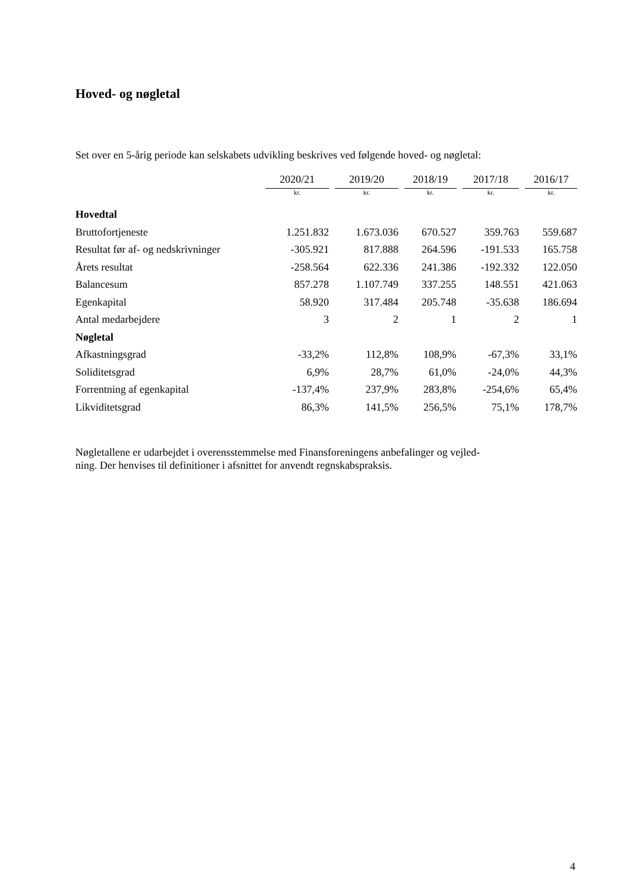Hoved- og nøgletal
Set over en 5-årig periode kan selskabets udvikling beskrives ved følgende hoved- og nøgletal:
| | 2020/21 | | 2019/20 | | 2018/19 | | 2017/18 | | 2016/17 |
| | kr. | | kr. | | kr. | | kr. | | kr. |
| Hovedtal | | | | | | | | | |
| Bruttofortjeneste | 1.251.832 | | 1.673.036 | | 670.527 | | 359.763 | | 559.687 |
| Resultat før af- og nedskrivninger | -305.921 | | 817.888 | | 264.596 | | -191.533 | | 165.758 |
| Årets resultat | -258.564 | | 622.336 | | 241.386 | | -192.332 | | 122.050 |
| Balancesum | 857.278 | | 1.107.749 | | 337.255 | | 148.551 | | 421.063 |
| Egenkapital | 58.920 | | 317.484 | | 205.748 | | -35.638 | | 186.694 |
| Antal medarbejdere | 3 | | 2 | | 1 | | 2 | | 1 |
| Nøgletal | | | | | | | | | |
| Afkastningsgrad | -33,2% | | 112,8% | | 108,9% | | -67,3% | | 33,1% |
| Soliditetsgrad | 6,9% | | 28,7% | | 61,0% | | -24,0% | | 44,3% |
| Forrentning af egenkapital | -137,4% | | 237,9% | | 283,8% | | -254,6% | | 65,4% |
| Likviditetsgrad | 86,3% | | 141,5% | | 256,5% | | 75,1% | | 178,7% |
Nøgletallene er udarbejdet i overensstemmelse med Finansforeningens anbefalinger og vejled-
ning. Der henvises til definitioner i afsnittet for anvendt regnskabspraksis.
4